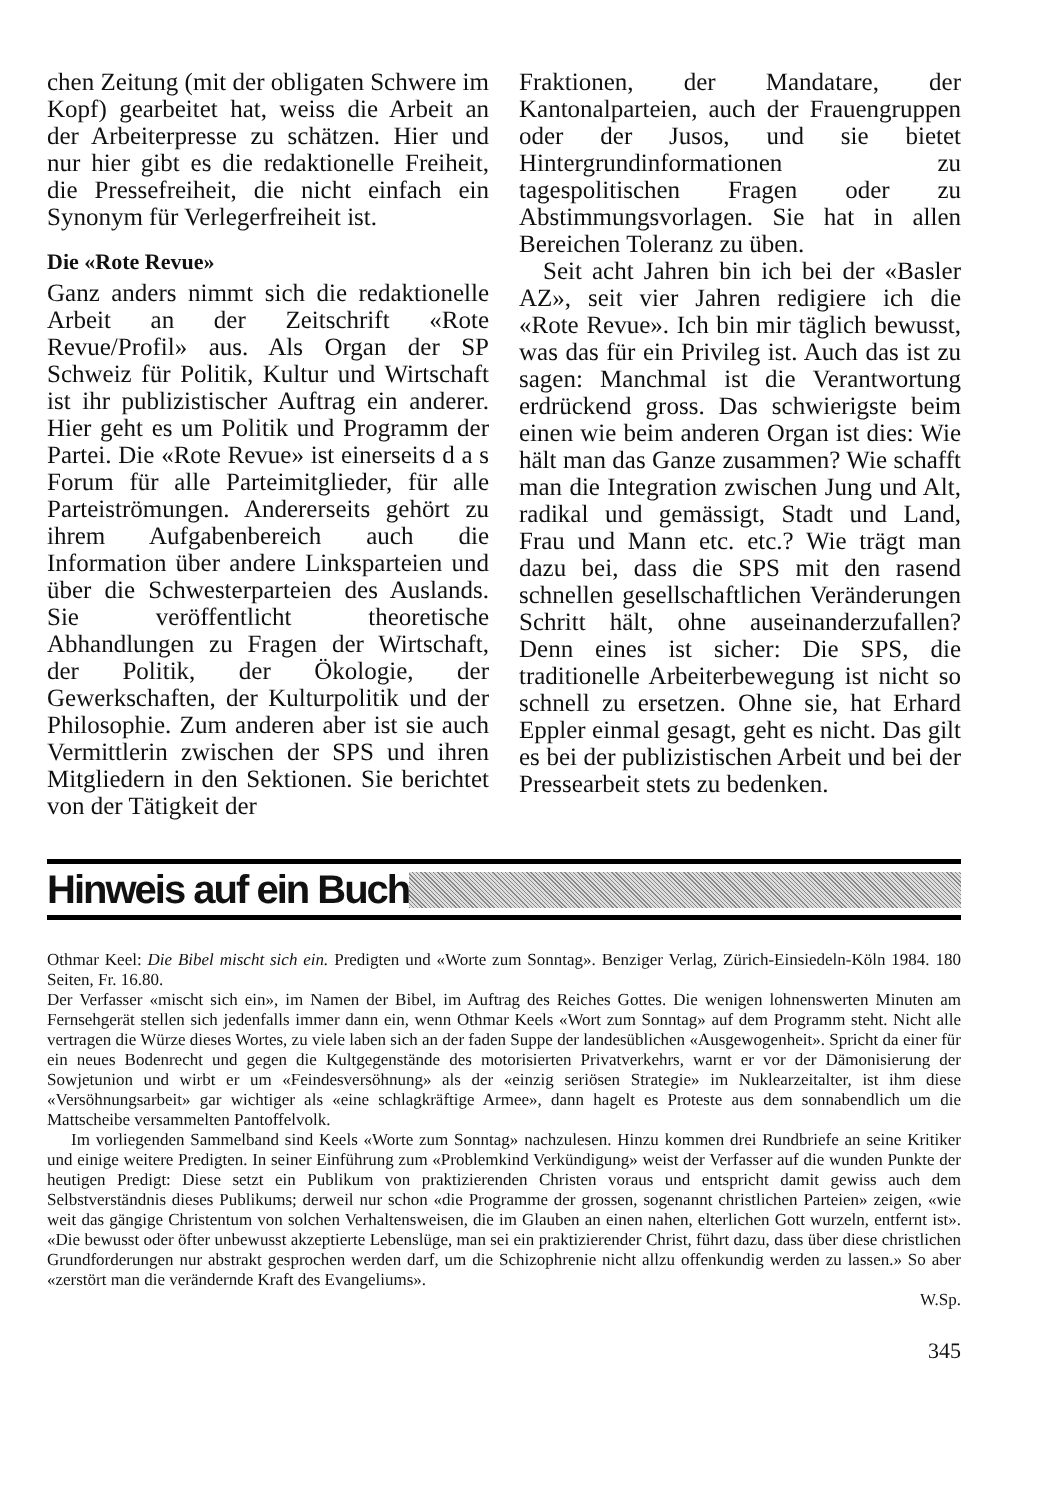chen Zeitung (mit der obligaten Schwere im Kopf) gearbeitet hat, weiss die Arbeit an der Arbeiterpresse zu schätzen. Hier und nur hier gibt es die redaktionelle Freiheit, die Pressefreiheit, die nicht einfach ein Synonym für Verlegerfreiheit ist.
Die «Rote Revue»
Ganz anders nimmt sich die redaktionelle Arbeit an der Zeitschrift «Rote Revue/Profil» aus. Als Organ der SP Schweiz für Politik, Kultur und Wirtschaft ist ihr publizistischer Auftrag ein anderer. Hier geht es um Politik und Programm der Partei. Die «Rote Revue» ist einerseits d a s Forum für alle Parteimitglieder, für alle Parteiströmungen. Andererseits gehört zu ihrem Aufgabenbereich auch die Information über andere Linksparteien und über die Schwesterparteien des Auslands. Sie veröffentlicht theoretische Abhandlungen zu Fragen der Wirtschaft, der Politik, der Ökologie, der Gewerkschaften, der Kulturpolitik und der Philosophie. Zum anderen aber ist sie auch Vermittlerin zwischen der SPS und ihren Mitgliedern in den Sektionen. Sie berichtet von der Tätigkeit der
Fraktionen, der Mandatare, der Kantonalparteien, auch der Frauengruppen oder der Jusos, und sie bietet Hintergrundinformationen zu tagespolitischen Fragen oder zu Abstimmungsvorlagen. Sie hat in allen Bereichen Toleranz zu üben.
Seit acht Jahren bin ich bei der «Basler AZ», seit vier Jahren redigiere ich die «Rote Revue». Ich bin mir täglich bewusst, was das für ein Privileg ist. Auch das ist zu sagen: Manchmal ist die Verantwortung erdrückend gross. Das schwierigste beim einen wie beim anderen Organ ist dies: Wie hält man das Ganze zusammen? Wie schafft man die Integration zwischen Jung und Alt, radikal und gemässigt, Stadt und Land, Frau und Mann etc. etc.? Wie trägt man dazu bei, dass die SPS mit den rasend schnellen gesellschaftlichen Veränderungen Schritt hält, ohne auseinanderzufallen? Denn eines ist sicher: Die SPS, die traditionelle Arbeiterbewegung ist nicht so schnell zu ersetzen. Ohne sie, hat Erhard Eppler einmal gesagt, geht es nicht. Das gilt es bei der publizistischen Arbeit und bei der Pressearbeit stets zu bedenken.
Hinweis auf ein Buch
Othmar Keel: Die Bibel mischt sich ein. Predigten und «Worte zum Sonntag». Benziger Verlag, Zürich-Einsiedeln-Köln 1984. 180 Seiten, Fr. 16.80.
Der Verfasser «mischt sich ein», im Namen der Bibel, im Auftrag des Reiches Gottes. Die wenigen lohnenswerten Minuten am Fernsehgerät stellen sich jedenfalls immer dann ein, wenn Othmar Keels «Wort zum Sonntag» auf dem Programm steht. Nicht alle vertragen die Würze dieses Wortes, zu viele laben sich an der faden Suppe der landesüblichen «Ausgewogenheit». Spricht da einer für ein neues Bodenrecht und gegen die Kultgegenstände des motorisierten Privatverkehrs, warnt er vor der Dämonisierung der Sowjetunion und wirbt er um «Feindesversöhnung» als der «einzig seriösen Strategie» im Nuklearzeitalter, ist ihm diese «Versöhnungsarbeit» gar wichtiger als «eine schlagkräftige Armee», dann hagelt es Proteste aus dem sonnabendlich um die Mattscheibe versammelten Pantoffelvolk.
Im vorliegenden Sammelband sind Keels «Worte zum Sonntag» nachzulesen. Hinzu kommen drei Rundbriefe an seine Kritiker und einige weitere Predigten. In seiner Einführung zum «Problemkind Verkündigung» weist der Verfasser auf die wunden Punkte der heutigen Predigt: Diese setzt ein Publikum von praktizierenden Christen voraus und entspricht damit gewiss auch dem Selbstverständnis dieses Publikums; derweil nur schon «die Programme der grossen, sogenannt christlichen Parteien» zeigen, «wie weit das gängige Christentum von solchen Verhaltensweisen, die im Glauben an einen nahen, elterlichen Gott wurzeln, entfernt ist». «Die bewusst oder öfter unbewusst akzeptierte Lebenslüge, man sei ein praktizierender Christ, führt dazu, dass über diese christlichen Grundforderungen nur abstrakt gesprochen werden darf, um die Schizophrenie nicht allzu offenkundig werden zu lassen.» So aber «zerstört man die verändernde Kraft des Evangeliums».
W.Sp.
345